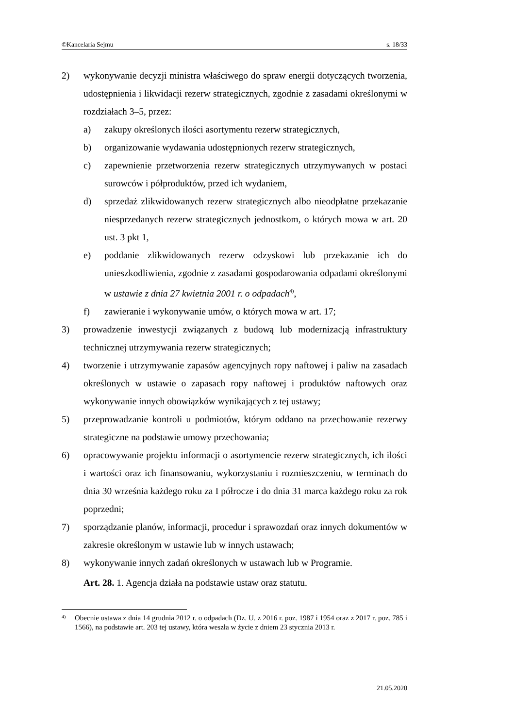©Kancelaria Sejmu s. 18/33
2) wykonywanie decyzji ministra właściwego do spraw energii dotyczących tworzenia, udostępnienia i likwidacji rezerw strategicznych, zgodnie z zasadami określonymi w rozdziałach 3–5, przez:
a) zakupy określonych ilości asortymentu rezerw strategicznych,
b) organizowanie wydawania udostępnionych rezerw strategicznych,
c) zapewnienie przetworzenia rezerw strategicznych utrzymywanych w postaci surowców i półproduktów, przed ich wydaniem,
d) sprzedaż zlikwidowanych rezerw strategicznych albo nieodpłatne przekazanie niesprzedanych rezerw strategicznych jednostkom, o których mowa w art. 20 ust. 3 pkt 1,
e) poddanie zlikwidowanych rezerw odzyskowi lub przekazanie ich do unieszkodliwienia, zgodnie z zasadami gospodarowania odpadami określonymi w ustawie z dnia 27 kwietnia 2001 r. o odpadach<sup>4)</sup>,
f) zawieranie i wykonywanie umów, o których mowa w art. 17;
3) prowadzenie inwestycji związanych z budową lub modernizacją infrastruktury technicznej utrzymywania rezerw strategicznych;
4) tworzenie i utrzymywanie zapasów agencyjnych ropy naftowej i paliw na zasadach określonych w ustawie o zapasach ropy naftowej i produktów naftowych oraz wykonywanie innych obowiązków wynikających z tej ustawy;
5) przeprowadzanie kontroli u podmiotów, którym oddano na przechowanie rezerwy strategiczne na podstawie umowy przechowania;
6) opracowywanie projektu informacji o asortymencie rezerw strategicznych, ich ilości i wartości oraz ich finansowaniu, wykorzystaniu i rozmieszczeniu, w terminach do dnia 30 września każdego roku za I półrocze i do dnia 31 marca każdego roku za rok poprzedni;
7) sporządzanie planów, informacji, procedur i sprawozdań oraz innych dokumentów w zakresie określonym w ustawie lub w innych ustawach;
8) wykonywanie innych zadań określonych w ustawach lub w Programie.
Art. 28. 1. Agencja działa na podstawie ustaw oraz statutu.
4) Obecnie ustawa z dnia 14 grudnia 2012 r. o odpadach (Dz. U. z 2016 r. poz. 1987 i 1954 oraz z 2017 r. poz. 785 i 1566), na podstawie art. 203 tej ustawy, która weszła w życie z dniem 23 stycznia 2013 r.
21.05.2020